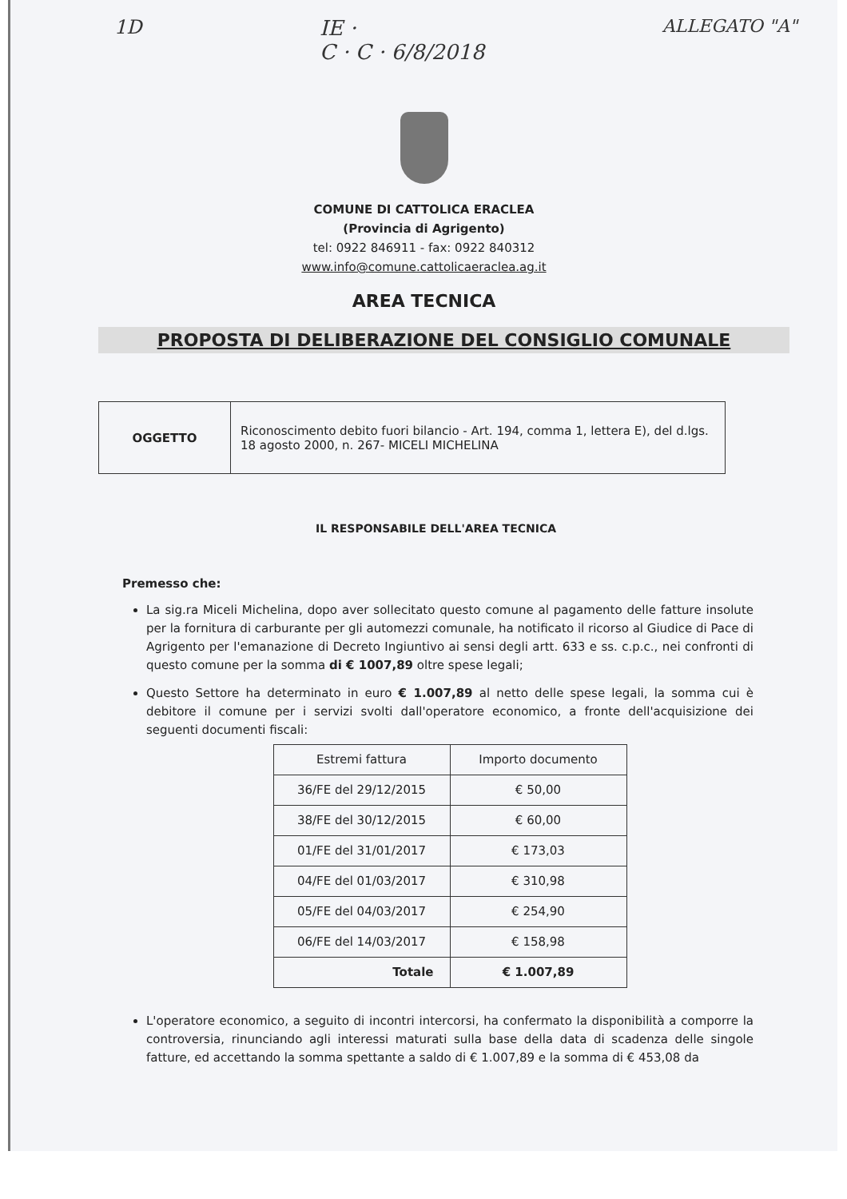1D IE ·
C · C · 6/8/2018 ALLEGATO "A"
COMUNE DI CATTOLICA ERACLEA
(Provincia di Agrigento)
tel: 0922 846911 - fax: 0922 840312
www.info@comune.cattolicaeraclea.ag.it
AREA TECNICA
PROPOSTA DI DELIBERAZIONE DEL CONSIGLIO COMUNALE
| OGGETTO | Riconoscimento debito fuori bilancio - Art. 194, comma 1, lettera E), del d.lgs. 18 agosto 2000, n. 267- MICELI MICHELINA |
IL RESPONSABILE DELL'AREA TECNICA
Premesso che:
La sig.ra Miceli Michelina, dopo aver sollecitato questo comune al pagamento delle fatture insolute per la fornitura di carburante per gli automezzi comunale, ha notificato il ricorso al Giudice di Pace di Agrigento per l'emanazione di Decreto Ingiuntivo ai sensi degli artt. 633 e ss. c.p.c., nei confronti di questo comune per la somma di € 1007,89 oltre spese legali;
Questo Settore ha determinato in euro € 1.007,89 al netto delle spese legali, la somma cui è debitore il comune per i servizi svolti dall'operatore economico, a fronte dell'acquisizione dei seguenti documenti fiscali:
| Estremi fattura | Importo documento |
| --- | --- |
| 36/FE del 29/12/2015 | € 50,00 |
| 38/FE del 30/12/2015 | € 60,00 |
| 01/FE del 31/01/2017 | € 173,03 |
| 04/FE del 01/03/2017 | € 310,98 |
| 05/FE del 04/03/2017 | € 254,90 |
| 06/FE del 14/03/2017 | € 158,98 |
| Totale | € 1.007,89 |
L'operatore economico, a seguito di incontri intercorsi, ha confermato la disponibilità a comporre la controversia, rinunciando agli interessi maturati sulla base della data di scadenza delle singole fatture, ed accettando la somma spettante a saldo di € 1.007,89 e la somma di € 453,08 da